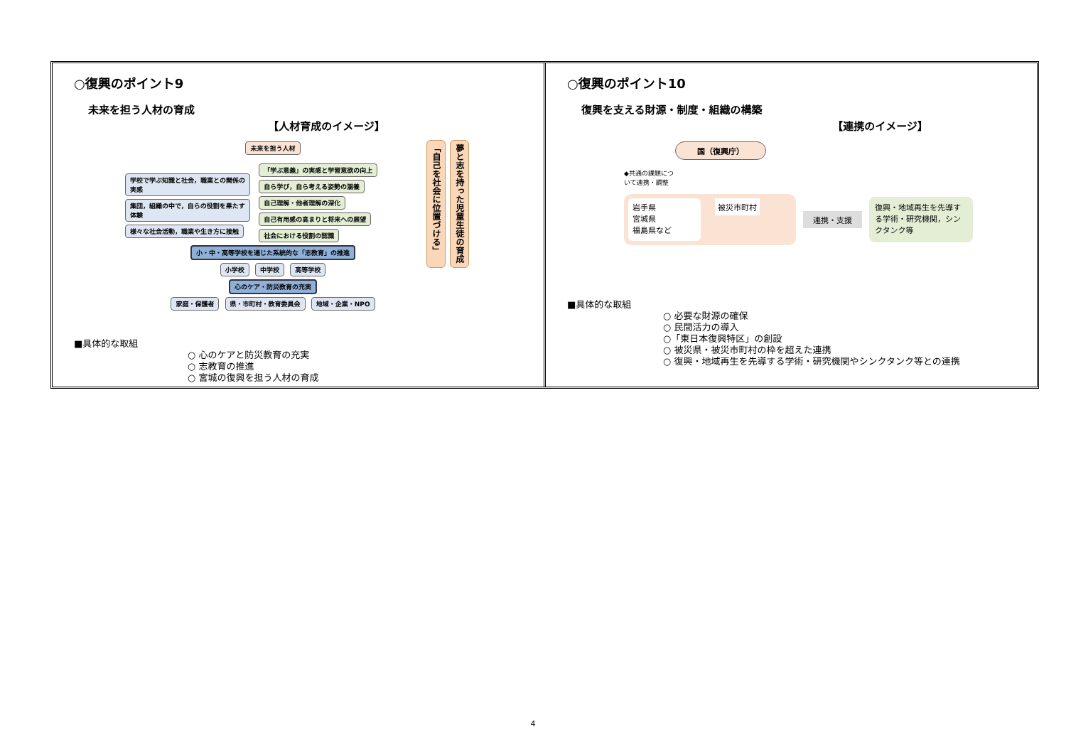○復興のポイント9
未来を担う人材の育成
【人材育成のイメージ】
未来を担う人材
学校で学ぶ知識と社会，職業との関係の実感
集団，組織の中で，自らの役割を果たす体験
様々な社会活動，職業や生き方に接触
「学ぶ意義」の実感と学習意欲の向上 自ら学び，自ら考える姿勢の涵養 自己理解・他者理解の深化 自己有用感の高まりと将来への展望 社会における役割の認識
小・中・高等学校を通じた系統的な「志教育」の推進
小学校 中学校 高等学校
心のケア・防災教育の充実
家庭・保護者 県・市町村・教育委員会 地域・企業・NPO
「自己を社会に位置づける」
夢と志を持った児童生徒の育成
■具体的な取組
○ 心のケアと防災教育の充実
○ 志教育の推進
○ 宮城の復興を担う人材の育成
○復興のポイント10
復興を支える財源・制度・組織の構築
【連携のイメージ】
国（復興庁）
◆共通の課題につ
いて連携・調整
岩手県
宮城県
福島県など
被災市町村
連携・支援
復興・地域再生を先導する学術・研究機関，シンクタンク等
■具体的な取組
○ 必要な財源の確保
○ 民間活力の導入
○「東日本復興特区」の創設
○ 被災県・被災市町村の枠を超えた連携
○ 復興・地域再生を先導する学術・研究機関やシンクタンク等との連携
4